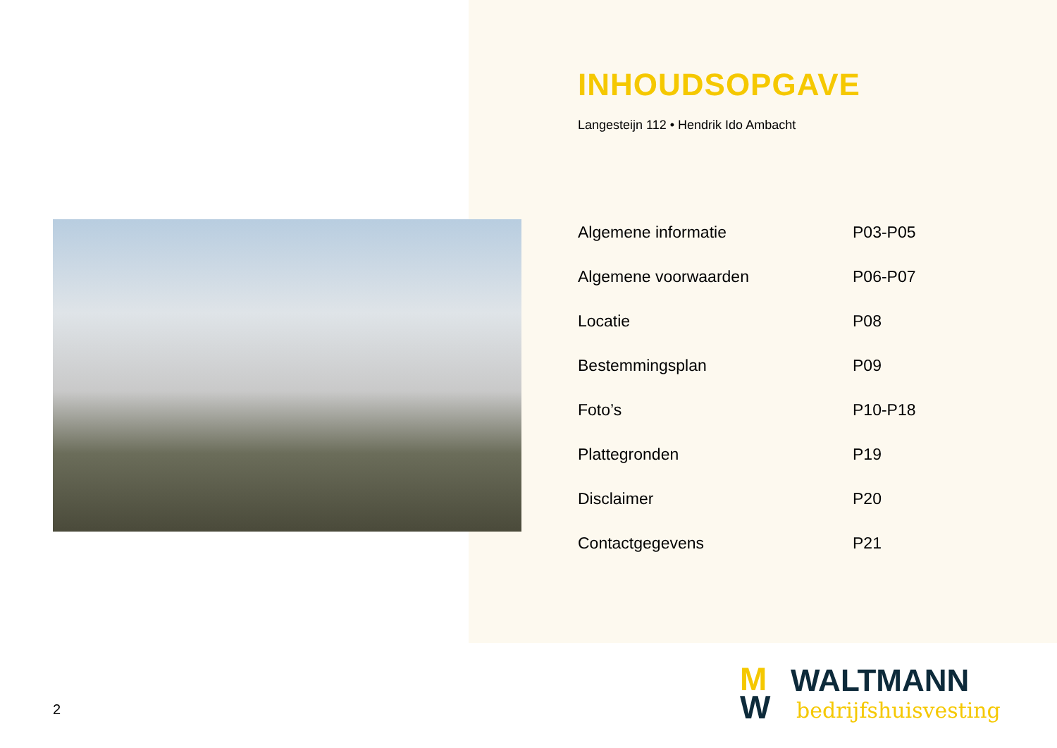INHOUDSOPGAVE
Langesteijn 112 • Hendrik Ido Ambacht
| Algemene informatie | P03-P05 |
| Algemene voorwaarden | P06-P07 |
| Locatie | P08 |
| Bestemmingsplan | P09 |
| Foto’s | P10-P18 |
| Plattegronden | P19 |
| Disclaimer | P20 |
| Contactgegevens | P21 |
2
M
W
WALTMANN
bedrijfshuisvesting